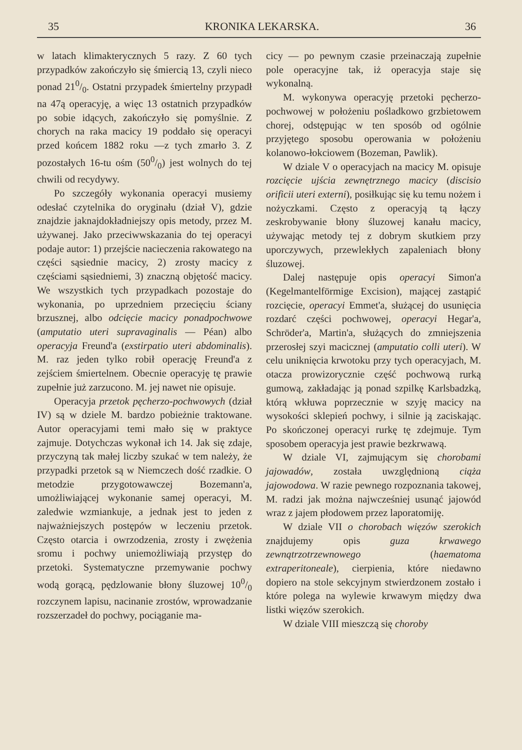35 KRONIKA LEKARSKA. 36
w latach klimakterycznych 5 razy. Z 60 tych przypadków zakończyło się śmiercią 13, czyli nieco ponad 210/0. Ostatni przypadek śmiertelny przypadł na 47ą operacyję, a więc 13 ostatnich przypadków po sobie idących, zakończyło się pomyślnie. Z chorych na raka macicy 19 poddało się operacyi przed końcem 1882 roku —z tych zmarło 3. Z pozostałych 16-tu ośm (500/0) jest wolnych do tej chwili od recydywy.
Po szczegóły wykonania operacyi musiemy odesłać czytelnika do oryginału (dział V), gdzie znajdzie jaknajdokładniejszy opis metody, przez M. używanej. Jako przeciwwskazania do tej operacyi podaje autor: 1) przejście nacieczenia rakowatego na części sąsiednie macicy, 2) zrosty macicy z częściami sąsiedniemi, 3) znaczną objętość macicy. We wszystkich tych przypadkach pozostaje do wykonania, po uprzedniem przecięciu ściany brzusznej, albo odcięcie macicy ponadpochwowe (amputatio uteri supravaginalis — Péan) albo operacyja Freund'a (exstirpatio uteri abdominalis). M. raz jeden tylko robił operację Freund'a z zejściem śmiertelnem. Obecnie operacyję tę prawie zupełnie już zarzucono. M. jej nawet nie opisuje.
Operacyja przetok pęcherzo-pochwowych (dział IV) są w dziele M. bardzo pobieżnie traktowane. Autor operacyjami temi mało się w praktyce zajmuje. Dotychczas wykonał ich 14. Jak się zdaje, przyczyną tak małej liczby szukać w tem należy, że przypadki przetok są w Niemczech dość rzadkie. O metodzie przygotowawczej Bozemann'a, umożliwiającej wykonanie samej operacyi, M. zaledwie wzmiankuje, a jednak jest to jeden z najważniejszych postępów w leczeniu przetok. Często otarcia i owrzodzenia, zrosty i zwężenia sromu i pochwy uniemożliwiają przystęp do przetoki. Systematyczne przemywanie pochwy wodą gorącą, pędzlowanie błony śluzowej 100/0 rozczynem lapisu, nacinanie zrostów, wprowadzanie rozszerzadeł do pochwy, pociąganie ma-
cicy — po pewnym czasie przeinaczają zupełnie pole operacyjne tak, iż operacyja staje się wykonalną.
M. wykonywa operacyję przetoki pęcherzo-pochwowej w położeniu pośladkowo grzbietowem chorej, odstępując w ten sposób od ogólnie przyjętego sposobu operowania w położeniu kolanowo-łokciowem (Bozeman, Pawlik).
W dziale V o operacyjach na macicy M. opisuje rozcięcie ujścia zewnętrznego macicy (discisio orificii uteri externi), posiłkując się ku temu nożem i nożyczkami. Często z operacyją tą łączy zeskrobywanie błony śluzowej kanału macicy, używając metody tej z dobrym skutkiem przy uporczywych, przewlekłych zapaleniach błony śluzowej.
Dalej następuje opis operacyi Simon'a (Kegelmantelförmige Excision), mającej zastąpić rozcięcie, operacyi Emmet'a, służącej do usunięcia rozdarć części pochwowej, operacyi Hegar'a, Schröder'a, Martin'a, służących do zmniejszenia przerosłej szyi macicznej (amputatio colli uteri). W celu uniknięcia krwotoku przy tych operacyjach, M. otacza prowizorycznie część pochwową rurką gumową, zakładając ją ponad szpilkę Karlsbadzką, którą wkłuwa poprzecznie w szyję macicy na wysokości sklepień pochwy, i silnie ją zaciskając. Po skończonej operacyi rurkę tę zdejmuje. Tym sposobem operacyja jest prawie bezkrwawą.
W dziale VI, zajmującym się chorobami jajowadów, została uwzględnioną ciąża jajowodowa. W razie pewnego rozpoznania takowej, M. radzi jak można najwcześniej usunąć jajowód wraz z jajem płodowem przez laporatomiję.
W dziale VII o chorobach więzów szerokich znajdujemy opis guza krwawego zewnątrzotrzewnowego (haematoma extraperitoneale), cierpienia, które niedawno dopiero na stole sekcyjnym stwierdzonem zostało i które polega na wylewie krwawym między dwa listki więzów szerokich.
W dziale VIII mieszczą się choroby